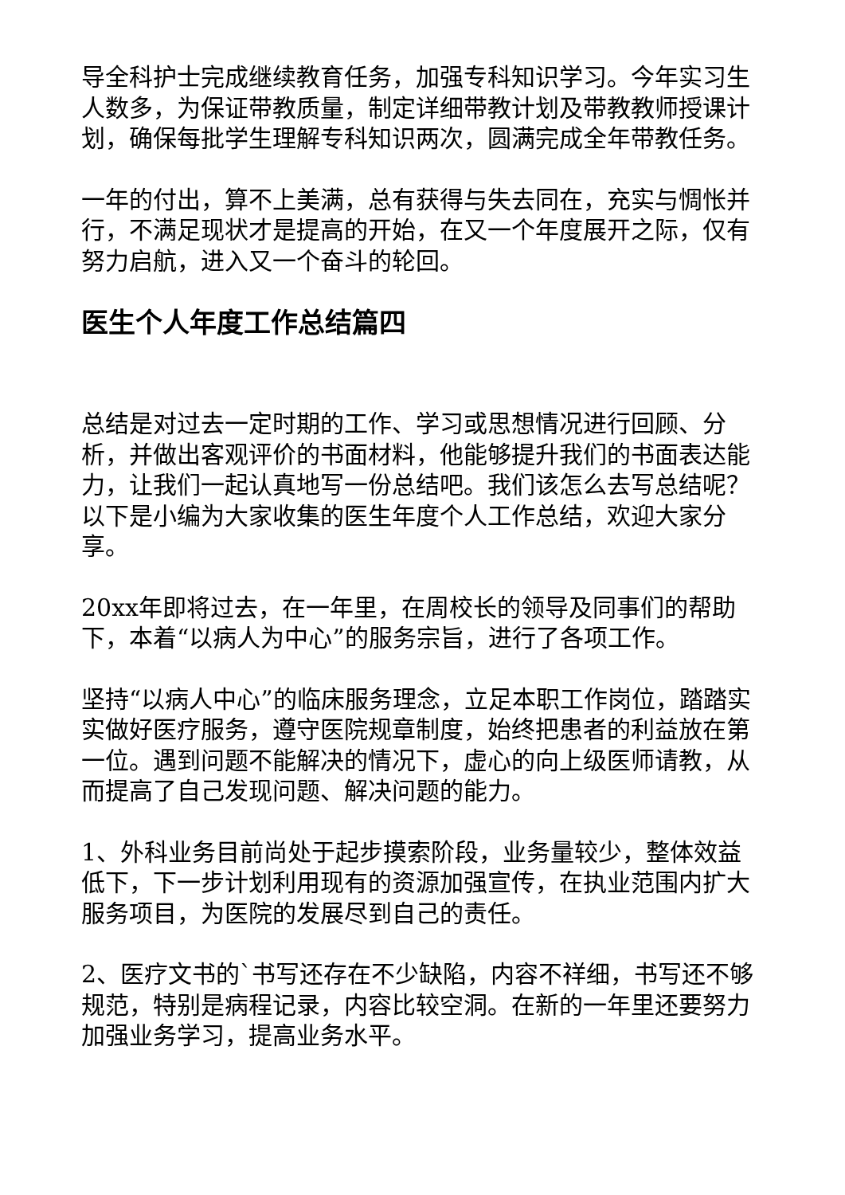导全科护士完成继续教育任务，加强专科知识学习。今年实习生人数多，为保证带教质量，制定详细带教计划及带教教师授课计划，确保每批学生理解专科知识两次，圆满完成全年带教任务。
一年的付出，算不上美满，总有获得与失去同在，充实与惆怅并行，不满足现状才是提高的开始，在又一个年度展开之际，仅有努力启航，进入又一个奋斗的轮回。
医生个人年度工作总结篇四
总结是对过去一定时期的工作、学习或思想情况进行回顾、分析，并做出客观评价的书面材料，他能够提升我们的书面表达能力，让我们一起认真地写一份总结吧。我们该怎么去写总结呢？以下是小编为大家收集的医生年度个人工作总结，欢迎大家分享。
20xx年即将过去，在一年里，在周校长的领导及同事们的帮助下，本着“以病人为中心”的服务宗旨，进行了各项工作。
坚持“以病人中心”的临床服务理念，立足本职工作岗位，踏踏实实做好医疗服务，遵守医院规章制度，始终把患者的利益放在第一位。遇到问题不能解决的情况下，虚心的向上级医师请教，从而提高了自己发现问题、解决问题的能力。
1、外科业务目前尚处于起步摸索阶段，业务量较少，整体效益低下，下一步计划利用现有的资源加强宣传，在执业范围内扩大服务项目，为医院的发展尽到自己的责任。
2、医疗文书的`书写还存在不少缺陷，内容不祥细，书写还不够规范，特别是病程记录，内容比较空洞。在新的一年里还要努力加强业务学习，提高业务水平。